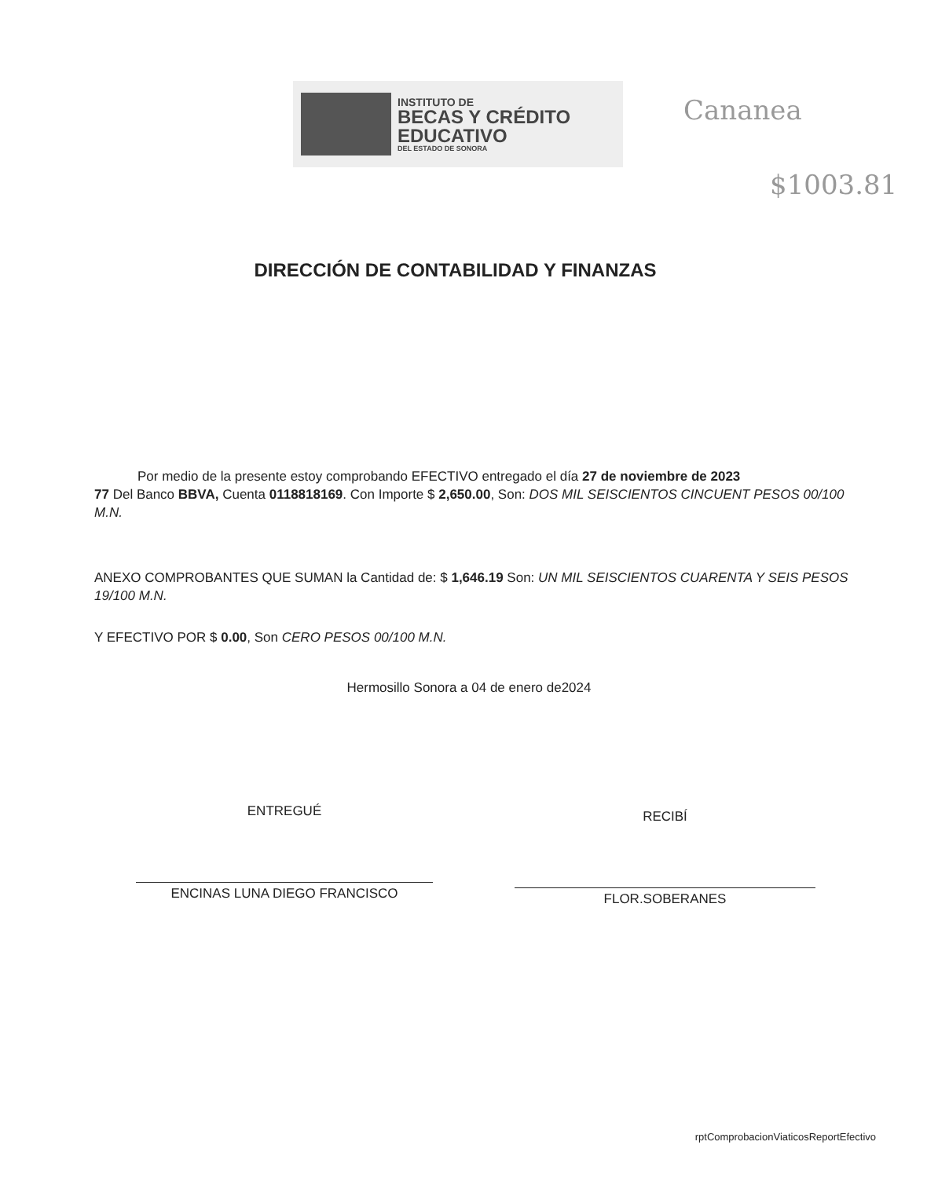INSTITUTO DE
BECAS Y CRÉDITO
EDUCATIVO
DEL ESTADO DE SONORA
Cananea
$1003.81
DIRECCIÓN DE CONTABILIDAD Y FINANZAS
Por medio de la presente estoy comprobando EFECTIVO entregado el día 27 de noviembre de 2023
77 Del Banco BBVA, Cuenta 0118818169. Con Importe $ 2,650.00, Son: DOS MIL SEISCIENTOS CINCUENT PESOS 00/100 M.N.
ANEXO COMPROBANTES QUE SUMAN la Cantidad de: $ 1,646.19 Son: UN MIL SEISCIENTOS CUARENTA Y SEIS PESOS 19/100 M.N.
Y EFECTIVO POR $ 0.00, Son CERO PESOS 00/100 M.N.
Hermosillo Sonora a 04 de enero de2024
ENTREGUÉ
ENCINAS LUNA DIEGO FRANCISCO
RECIBÍ
FLOR.SOBERANES
rptComprobacionViaticosReportEfectivo